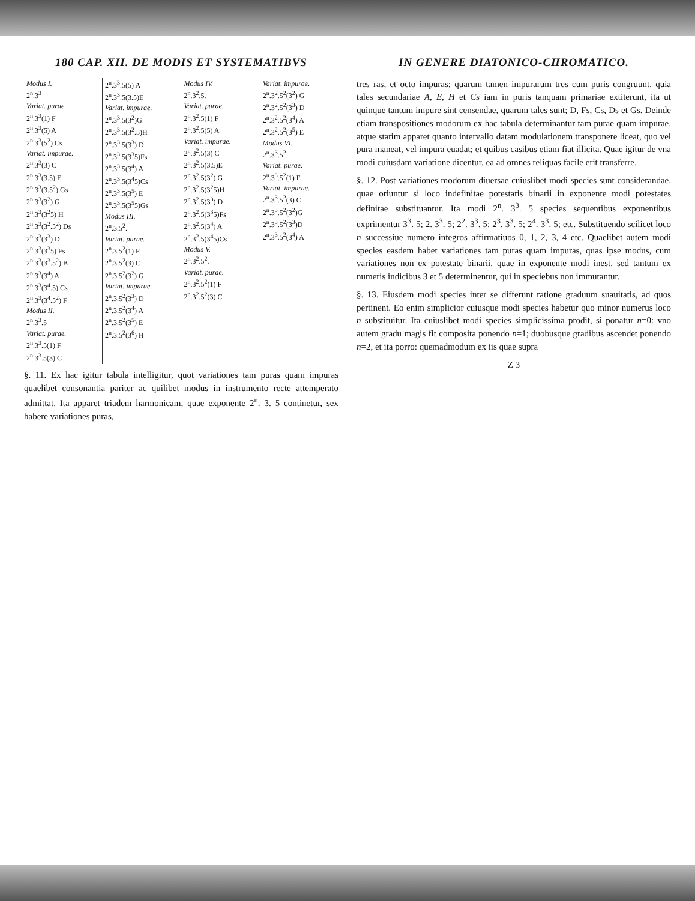180 CAP. XII. DE MODIS ET SYSTEMATIBVS
| Modus I. 2<sup>n</sup>.3<sup>3</sup> Variat. purae. 2<sup>n</sup>.3<sup>3</sup>(1) F 2<sup>n</sup>.3<sup>3</sup>(5) A 2<sup>n</sup>.3<sup>3</sup>(5<sup>2</sup>) Cs Variat. impurae. 2<sup>n</sup>.3<sup>3</sup>(3) C 2<sup>n</sup>.3<sup>3</sup>(3.5) E 2<sup>n</sup>.3<sup>3</sup>(3.5<sup>2</sup>) Gs 2<sup>n</sup>.3<sup>3</sup>(3<sup>2</sup>) G 2<sup>n</sup>.3<sup>3</sup>(3<sup>2</sup>5) H 2<sup>n</sup>.3<sup>3</sup>(3<sup>2</sup>.5<sup>2</sup>) Ds 2<sup>n</sup>.3<sup>3</sup>(3<sup>3</sup>) D 2<sup>n</sup>.3<sup>3</sup>(3<sup>3</sup>5) Fs 2<sup>n</sup>.3<sup>3</sup>(3<sup>3</sup>.5<sup>2</sup>) B 2<sup>n</sup>.3<sup>3</sup>(3<sup>4</sup>) A 2<sup>n</sup>.3<sup>3</sup>(3<sup>4</sup>.5) Cs 2<sup>n</sup>.3<sup>3</sup>(3<sup>4</sup>.5<sup>2</sup>) F Modus II. 2<sup>n</sup>.3<sup>3</sup>.5 Variat. purae. 2<sup>n</sup>.3<sup>3</sup>.5(1) F 2<sup>n</sup>.3<sup>3</sup>.5(3) C | 2<sup>n</sup>.3<sup>3</sup>.5(5) A 2<sup>n</sup>.3<sup>3</sup>.5(3.5)E Variat. impurae. 2<sup>n</sup>.3<sup>3</sup>.5(3<sup>2</sup>)G 2<sup>n</sup>.3<sup>3</sup>.5(3<sup>2</sup>.5)H 2<sup>n</sup>.3<sup>3</sup>.5(3<sup>3</sup>) D 2<sup>n</sup>.3<sup>3</sup>.5(3<sup>3</sup>5)Fs 2<sup>n</sup>.3<sup>3</sup>.5(3<sup>4</sup>) A 2<sup>n</sup>.3<sup>3</sup>.5(3<sup>4</sup>5)Cs 2<sup>n</sup>.3<sup>3</sup>.5(3<sup>5</sup>) E 2<sup>n</sup>.3<sup>3</sup>.5(3<sup>5</sup>5)Gs Modus III. 2<sup>n</sup>.3.5<sup>2</sup>. Variat. purae. 2<sup>n</sup>.3.5<sup>2</sup>(1) F 2<sup>n</sup>.3.5<sup>2</sup>(3) C 2<sup>n</sup>.3.5<sup>2</sup>(3<sup>2</sup>) G Variat. impurae. 2<sup>n</sup>.3.5<sup>2</sup>(3<sup>3</sup>) D 2<sup>n</sup>.3.5<sup>2</sup>(3<sup>4</sup>) A 2<sup>n</sup>.3.5<sup>2</sup>(3<sup>5</sup>) E 2<sup>n</sup>.3.5<sup>2</sup>(3<sup>6</sup>) H | Modus IV. 2<sup>n</sup>.3<sup>2</sup>.5. Variat. purae. 2<sup>n</sup>.3<sup>2</sup>.5(1) F 2<sup>n</sup>.3<sup>2</sup>.5(5) A Variat. impurae. 2<sup>n</sup>.3<sup>2</sup>.5(3) C 2<sup>n</sup>.3<sup>2</sup>.5(3.5)E 2<sup>n</sup>.3<sup>2</sup>.5(3<sup>2</sup>) G 2<sup>n</sup>.3<sup>2</sup>.5(3<sup>2</sup>5)H 2<sup>n</sup>.3<sup>2</sup>.5(3<sup>3</sup>) D 2<sup>n</sup>.3<sup>2</sup>.5(3<sup>3</sup>5)Fs 2<sup>n</sup>.3<sup>2</sup>.5(3<sup>4</sup>) A 2<sup>n</sup>.3<sup>2</sup>.5(3<sup>4</sup>5)Cs Modus V. 2<sup>n</sup>.3<sup>2</sup>.5<sup>2</sup>. Variat. purae. 2<sup>n</sup>.3<sup>2</sup>.5<sup>2</sup>(1) F 2<sup>n</sup>.3<sup>2</sup>.5<sup>2</sup>(3) C | Variat. impurae. 2<sup>n</sup>.3<sup>2</sup>.5<sup>2</sup>(3<sup>2</sup>) G 2<sup>n</sup>.3<sup>2</sup>.5<sup>2</sup>(3<sup>3</sup>) D 2<sup>n</sup>.3<sup>2</sup>.5<sup>2</sup>(3<sup>4</sup>) A 2<sup>n</sup>.3<sup>2</sup>.5<sup>2</sup>(3<sup>5</sup>) E Modus VI. 2<sup>n</sup>.3<sup>3</sup>.5<sup>2</sup>. Variat. purae. 2<sup>n</sup>.3<sup>3</sup>.5<sup>2</sup>(1) F Variat. impurae. 2<sup>n</sup>.3<sup>3</sup>.5<sup>2</sup>(3) C 2<sup>n</sup>.3<sup>3</sup>.5<sup>2</sup>(3<sup>2</sup>)G 2<sup>n</sup>.3<sup>3</sup>.5<sup>2</sup>(3<sup>3</sup>)D 2<sup>n</sup>.3<sup>3</sup>.5<sup>2</sup>(3<sup>4</sup>) A |
§. 11. Ex hac igitur tabula intelligitur, quot variationes tam puras quam impuras quaelibet consonantia pariter ac quilibet modus in instrumento recte attemperato admittat. Ita apparet triadem harmonicam, quae exponente 2<sup>n</sup>. 3. 5 continetur, sex habere variationes puras,
IN GENERE DIATONICO-CHROMATICO.
tres ras, et octo impuras; quarum tamen impurarum tres cum puris congruunt, quia tales secundariae A, E, H et Cs iam in puris tanquam primariae extiterunt, ita ut quinque tantum impure sint censendae, quarum tales sunt; D, Fs, Cs, Ds et Gs. Deinde etiam transpositiones modorum ex hac tabula determinantur tam purae quam impurae, atque statim apparet quanto intervallo datam modulationem transponere liceat, quo vel pura maneat, vel impura euadat; et quibus casibus etiam fiat illicita. Quae igitur de vna modi cuiusdam variatione dicentur, ea ad omnes reliquas facile erit transferre.
§. 12. Post variationes modorum diuersae cuiuslibet modi species sunt considerandae, quae oriuntur si loco indefinitae potestatis binarii in exponente modi potestates definitae substituantur. Ita modi 2<sup>n</sup>. 3<sup>3</sup>. 5 species sequentibus exponentibus exprimentur 3<sup>3</sup>. 5; 2. 3<sup>3</sup>. 5; 2<sup>2</sup>. 3<sup>3</sup>. 5; 2<sup>3</sup>. 3<sup>3</sup>. 5; 2<sup>4</sup>. 3<sup>3</sup>. 5; etc. Substituendo scilicet loco n successiue numero integros affirmatiuos 0, 1, 2, 3, 4 etc. Quaelibet autem modi species easdem habet variationes tam puras quam impuras, quas ipse modus, cum variationes non ex potestate binarii, quae in exponente modi inest, sed tantum ex numeris indicibus 3 et 5 determinentur, qui in speciebus non immutantur.
§. 13. Eiusdem modi species inter se differunt ratione graduum suauitatis, ad quos pertinent. Eo enim simplicior cuiusque modi species habetur quo minor numerus loco n substituitur. Ita cuiuslibet modi species simplicissima prodit, si ponatur n=0: vno autem gradu magis fit composita ponendo n=1; duobusque gradibus ascendet ponendo n=2, et ita porro: quemadmodum ex iis quae supra
Z 3